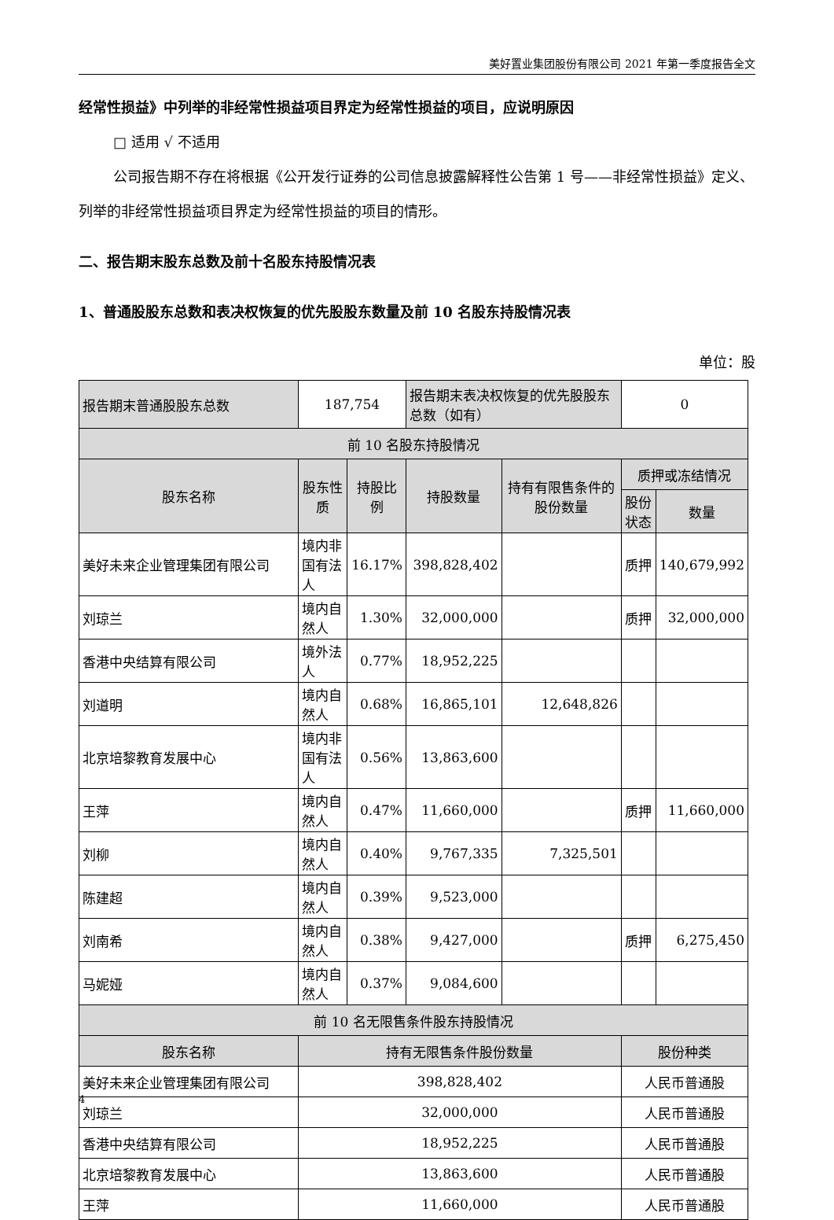美好置业集团股份有限公司 2021 年第一季度报告全文
经常性损益》中列举的非经常性损益项目界定为经常性损益的项目，应说明原因
□ 适用 √ 不适用
公司报告期不存在将根据《公开发行证券的公司信息披露解释性公告第 1 号——非经常性损益》定义、列举的非经常性损益项目界定为经常性损益的项目的情形。
二、报告期末股东总数及前十名股东持股情况表
1、普通股股东总数和表决权恢复的优先股股东数量及前 10 名股东持股情况表
单位：股
| 报告期末普通股股东总数 | 187,754 | | 报告期末表决权恢复的优先股股东总数（如有） | | 0 | |
| 前 10 名股东持股情况 | | | | | | |
| 股东名称 | 股东性质 | 持股比例 | 持股数量 | 持有有限售条件的股份数量 | 质押或冻结情况 | |
| | | | | | 股份状态 | 数量 |
| 美好未来企业管理集团有限公司 | 境内非国有法人 | 16.17% | 398,828,402 | | 质押 | 140,679,992 |
| 刘琼兰 | 境内自然人 | 1.30% | 32,000,000 | | 质押 | 32,000,000 |
| 香港中央结算有限公司 | 境外法人 | 0.77% | 18,952,225 | | | |
| 刘道明 | 境内自然人 | 0.68% | 16,865,101 | 12,648,826 | | |
| 北京培黎教育发展中心 | 境内非国有法人 | 0.56% | 13,863,600 | | | |
| 王萍 | 境内自然人 | 0.47% | 11,660,000 | | 质押 | 11,660,000 |
| 刘柳 | 境内自然人 | 0.40% | 9,767,335 | 7,325,501 | | |
| 陈建超 | 境内自然人 | 0.39% | 9,523,000 | | | |
| 刘南希 | 境内自然人 | 0.38% | 9,427,000 | | 质押 | 6,275,450 |
| 马妮娅 | 境内自然人 | 0.37% | 9,084,600 | | | |
| 前 10 名无限售条件股东持股情况 | | | | | | |
| 股东名称 | 持有无限售条件股份数量 | | | | 股份种类 | |
| 美好未来企业管理集团有限公司 | 398,828,402 | | | | 人民币普通股 | |
| 刘琼兰 | 32,000,000 | | | | 人民币普通股 | |
| 香港中央结算有限公司 | 18,952,225 | | | | 人民币普通股 | |
| 北京培黎教育发展中心 | 13,863,600 | | | | 人民币普通股 | |
| 王萍 | 11,660,000 | | | | 人民币普通股 | |
4